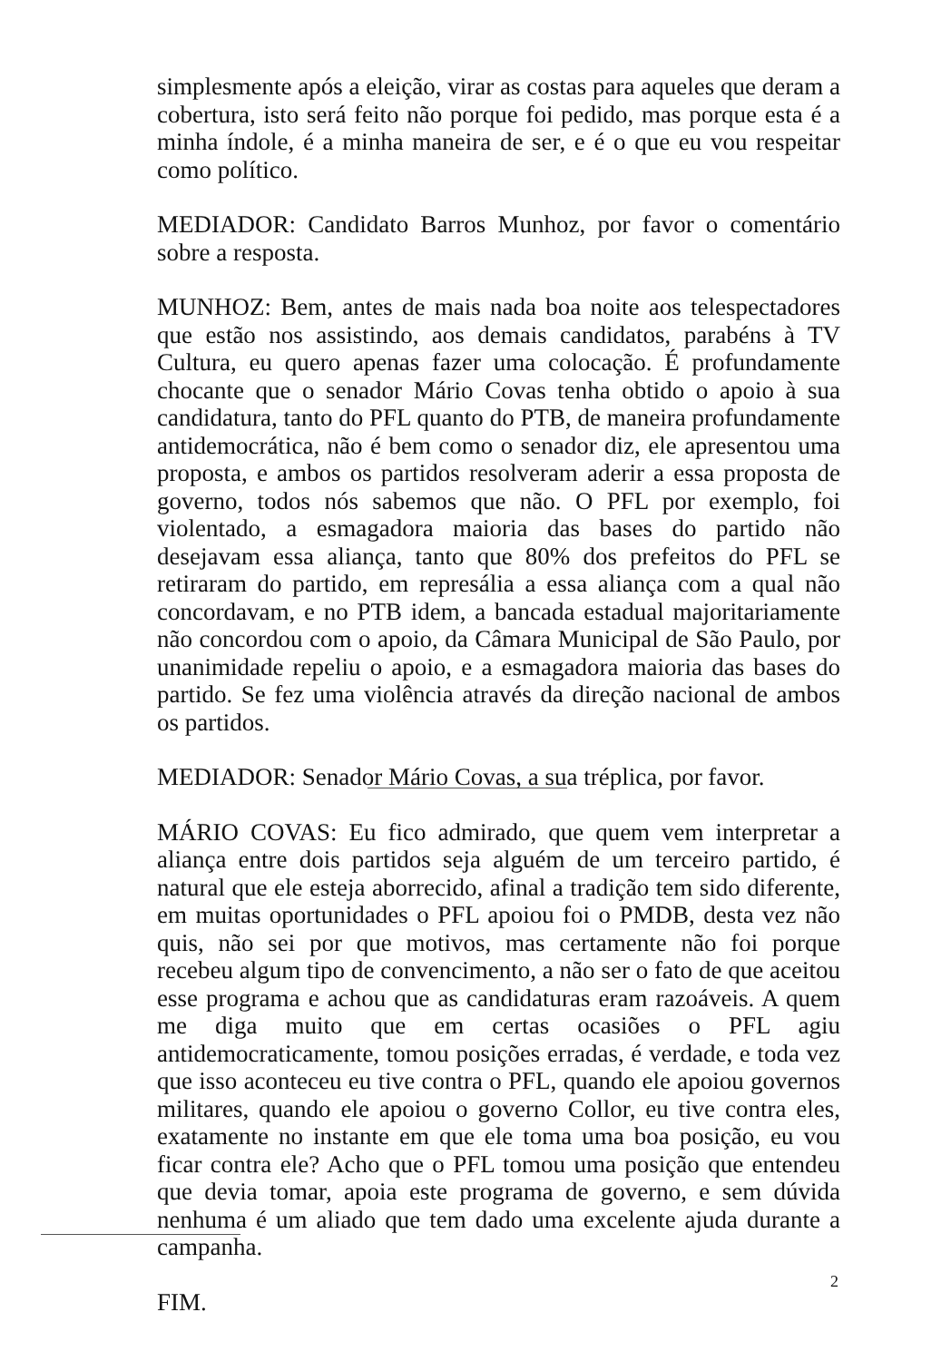simplesmente após a eleição, virar as costas para aqueles que deram a cobertura, isto será feito não porque foi pedido, mas porque esta é a minha índole, é a minha maneira de ser, e é o que eu vou respeitar como político.
MEDIADOR: Candidato Barros Munhoz, por favor o comentário sobre a resposta.
MUNHOZ: Bem, antes de mais nada boa noite aos telespectadores que estão nos assistindo, aos demais candidatos, parabéns à TV Cultura, eu quero apenas fazer uma colocação. É profundamente chocante que o senador Mário Covas tenha obtido o apoio à sua candidatura, tanto do PFL quanto do PTB, de maneira profundamente antidemocrática, não é bem como o senador diz, ele apresentou uma proposta, e ambos os partidos resolveram aderir a essa proposta de governo, todos nós sabemos que não. O PFL por exemplo, foi violentado, a esmagadora maioria das bases do partido não desejavam essa aliança, tanto que 80% dos prefeitos do PFL se retiraram do partido, em represália a essa aliança com a qual não concordavam, e no PTB idem, a bancada estadual majoritariamente não concordou com o apoio, da Câmara Municipal de São Paulo, por unanimidade repeliu o apoio, e a esmagadora maioria das bases do partido. Se fez uma violência através da direção nacional de ambos os partidos.
MEDIADOR: Senador Mário Covas, a sua tréplica, por favor.
MÁRIO COVAS: Eu fico admirado, que quem vem interpretar a aliança entre dois partidos seja alguém de um terceiro partido, é natural que ele esteja aborrecido, afinal a tradição tem sido diferente, em muitas oportunidades o PFL apoiou foi o PMDB, desta vez não quis, não sei por que motivos, mas certamente não foi porque recebeu algum tipo de convencimento, a não ser o fato de que aceitou esse programa e achou que as candidaturas eram razoáveis. A quem me diga muito que em certas ocasiões o PFL agiu antidemocraticamente, tomou posições erradas, é verdade, e toda vez que isso aconteceu eu tive contra o PFL, quando ele apoiou governos militares, quando ele apoiou o governo Collor, eu tive contra eles, exatamente no instante em que ele toma uma boa posição, eu vou ficar contra ele? Acho que o PFL tomou uma posição que entendeu que devia tomar, apoia este programa de governo, e sem dúvida nenhuma é um aliado que tem dado uma excelente ajuda durante a campanha.
FIM.
2